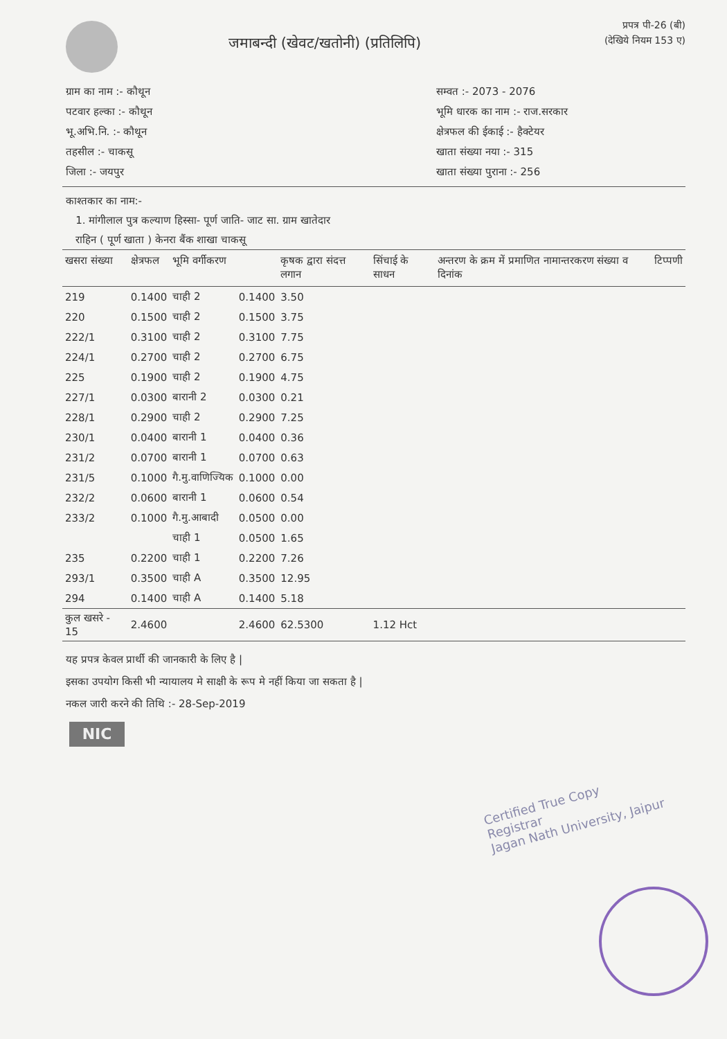जमाबन्दी (खेवट/खतोनी) (प्रतिलिपि)
प्रपत्र पी-26 (बी)
(देखिये नियम 153 ए)
ग्राम का नाम :- कौथून
पटवार हल्का :- कौथून
भू.अभि.नि. :- कौथून
तहसील :- चाकसू
जिला :- जयपुर
सम्वत :- 2073 - 2076
भूमि धारक का नाम :- राज.सरकार
क्षेत्रफल की ईकाई :- हैक्टेयर
खाता संख्या नया :- 315
खाता संख्या पुराना :- 256
काश्तकार का नाम:-
1. मांगीलाल पुत्र कल्याण हिस्सा- पूर्ण जाति- जाट सा. ग्राम खातेदार
राहिन ( पूर्ण खाता ) केनरा बैंक शाखा चाकसू
| खसरा संख्या | क्षेत्रफल | भूमि वर्गीकरण | | कृषक द्वारा संदत्त लगान | सिंचाई के साधन | अन्तरण के क्रम में प्रमाणित नामान्तरकरण संख्या व दिनांक | टिप्पणी |
| --- | --- | --- | --- | --- | --- | --- | --- |
| 219 | 0.1400 | चाही 2 | 0.1400 | 3.50 | | | |
| 220 | 0.1500 | चाही 2 | 0.1500 | 3.75 | | | |
| 222/1 | 0.3100 | चाही 2 | 0.3100 | 7.75 | | | |
| 224/1 | 0.2700 | चाही 2 | 0.2700 | 6.75 | | | |
| 225 | 0.1900 | चाही 2 | 0.1900 | 4.75 | | | |
| 227/1 | 0.0300 | बारानी 2 | 0.0300 | 0.21 | | | |
| 228/1 | 0.2900 | चाही 2 | 0.2900 | 7.25 | | | |
| 230/1 | 0.0400 | बारानी 1 | 0.0400 | 0.36 | | | |
| 231/2 | 0.0700 | बारानी 1 | 0.0700 | 0.63 | | | |
| 231/5 | 0.1000 | गै.मु.वाणिज्यिक | 0.1000 | 0.00 | | | |
| 232/2 | 0.0600 | बारानी 1 | 0.0600 | 0.54 | | | |
| 233/2 | 0.1000 | गै.मु.आबादी | 0.0500 | 0.00 | | | |
| | | चाही 1 | 0.0500 | 1.65 | | | |
| 235 | 0.2200 | चाही 1 | 0.2200 | 7.26 | | | |
| 293/1 | 0.3500 | चाही A | 0.3500 | 12.95 | | | |
| 294 | 0.1400 | चाही A | 0.1400 | 5.18 | | | |
| कुल खसरे - 15 | 2.4600 | | 2.4600 | 62.5300 | 1.12 Hct | | |
यह प्रपत्र केवल प्रार्थी की जानकारी के लिए है |
इसका उपयोग किसी भी न्यायालय मे साक्षी के रूप मे नहीं किया जा सकता है |
नकल जारी करने की तिथि :- 28-Sep-2019
NIC
Certified True Copy
Registrar
Jagan Nath University, Jaipur